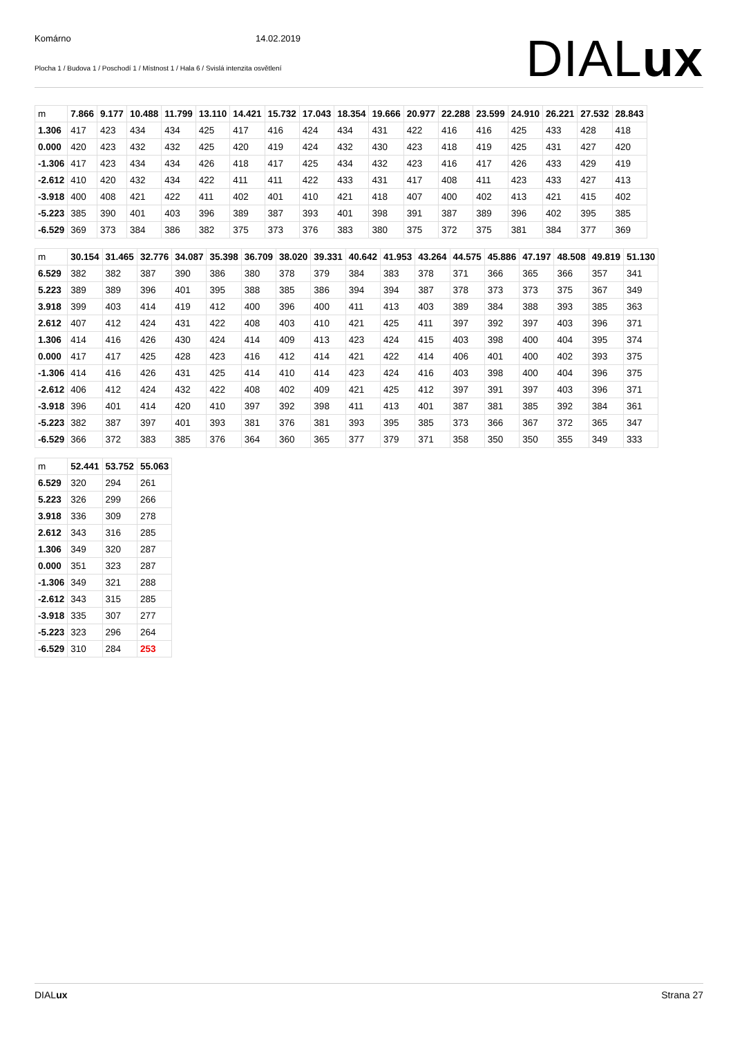Komárno 14.02.2019
Plocha 1 / Budova 1 / Poschodí 1 / Místnost 1 / Hala 6 / Svislá intenzita osvětlení
DIALux
| m | 7.866 | 9.177 | 10.488 | 11.799 | 13.110 | 14.421 | 15.732 | 17.043 | 18.354 | 19.666 | 20.977 | 22.288 | 23.599 | 24.910 | 26.221 | 27.532 | 28.843 |
| 1.306 | 417 | 423 | 434 | 434 | 425 | 417 | 416 | 424 | 434 | 431 | 422 | 416 | 416 | 425 | 433 | 428 | 418 |
| 0.000 | 420 | 423 | 432 | 432 | 425 | 420 | 419 | 424 | 432 | 430 | 423 | 418 | 419 | 425 | 431 | 427 | 420 |
| -1.306 | 417 | 423 | 434 | 434 | 426 | 418 | 417 | 425 | 434 | 432 | 423 | 416 | 417 | 426 | 433 | 429 | 419 |
| -2.612 | 410 | 420 | 432 | 434 | 422 | 411 | 411 | 422 | 433 | 431 | 417 | 408 | 411 | 423 | 433 | 427 | 413 |
| -3.918 | 400 | 408 | 421 | 422 | 411 | 402 | 401 | 410 | 421 | 418 | 407 | 400 | 402 | 413 | 421 | 415 | 402 |
| -5.223 | 385 | 390 | 401 | 403 | 396 | 389 | 387 | 393 | 401 | 398 | 391 | 387 | 389 | 396 | 402 | 395 | 385 |
| -6.529 | 369 | 373 | 384 | 386 | 382 | 375 | 373 | 376 | 383 | 380 | 375 | 372 | 375 | 381 | 384 | 377 | 369 |
| m | 30.154 | 31.465 | 32.776 | 34.087 | 35.398 | 36.709 | 38.020 | 39.331 | 40.642 | 41.953 | 43.264 | 44.575 | 45.886 | 47.197 | 48.508 | 49.819 | 51.130 |
| 6.529 | 382 | 382 | 387 | 390 | 386 | 380 | 378 | 379 | 384 | 383 | 378 | 371 | 366 | 365 | 366 | 357 | 341 |
| 5.223 | 389 | 389 | 396 | 401 | 395 | 388 | 385 | 386 | 394 | 394 | 387 | 378 | 373 | 373 | 375 | 367 | 349 |
| 3.918 | 399 | 403 | 414 | 419 | 412 | 400 | 396 | 400 | 411 | 413 | 403 | 389 | 384 | 388 | 393 | 385 | 363 |
| 2.612 | 407 | 412 | 424 | 431 | 422 | 408 | 403 | 410 | 421 | 425 | 411 | 397 | 392 | 397 | 403 | 396 | 371 |
| 1.306 | 414 | 416 | 426 | 430 | 424 | 414 | 409 | 413 | 423 | 424 | 415 | 403 | 398 | 400 | 404 | 395 | 374 |
| 0.000 | 417 | 417 | 425 | 428 | 423 | 416 | 412 | 414 | 421 | 422 | 414 | 406 | 401 | 400 | 402 | 393 | 375 |
| -1.306 | 414 | 416 | 426 | 431 | 425 | 414 | 410 | 414 | 423 | 424 | 416 | 403 | 398 | 400 | 404 | 396 | 375 |
| -2.612 | 406 | 412 | 424 | 432 | 422 | 408 | 402 | 409 | 421 | 425 | 412 | 397 | 391 | 397 | 403 | 396 | 371 |
| -3.918 | 396 | 401 | 414 | 420 | 410 | 397 | 392 | 398 | 411 | 413 | 401 | 387 | 381 | 385 | 392 | 384 | 361 |
| -5.223 | 382 | 387 | 397 | 401 | 393 | 381 | 376 | 381 | 393 | 395 | 385 | 373 | 366 | 367 | 372 | 365 | 347 |
| -6.529 | 366 | 372 | 383 | 385 | 376 | 364 | 360 | 365 | 377 | 379 | 371 | 358 | 350 | 350 | 355 | 349 | 333 |
| m | 52.441 | 53.752 | 55.063 |
| 6.529 | 320 | 294 | 261 |
| 5.223 | 326 | 299 | 266 |
| 3.918 | 336 | 309 | 278 |
| 2.612 | 343 | 316 | 285 |
| 1.306 | 349 | 320 | 287 |
| 0.000 | 351 | 323 | 287 |
| -1.306 | 349 | 321 | 288 |
| -2.612 | 343 | 315 | 285 |
| -3.918 | 335 | 307 | 277 |
| -5.223 | 323 | 296 | 264 |
| -6.529 | 310 | 284 | 253 |
DIALux Strana 27